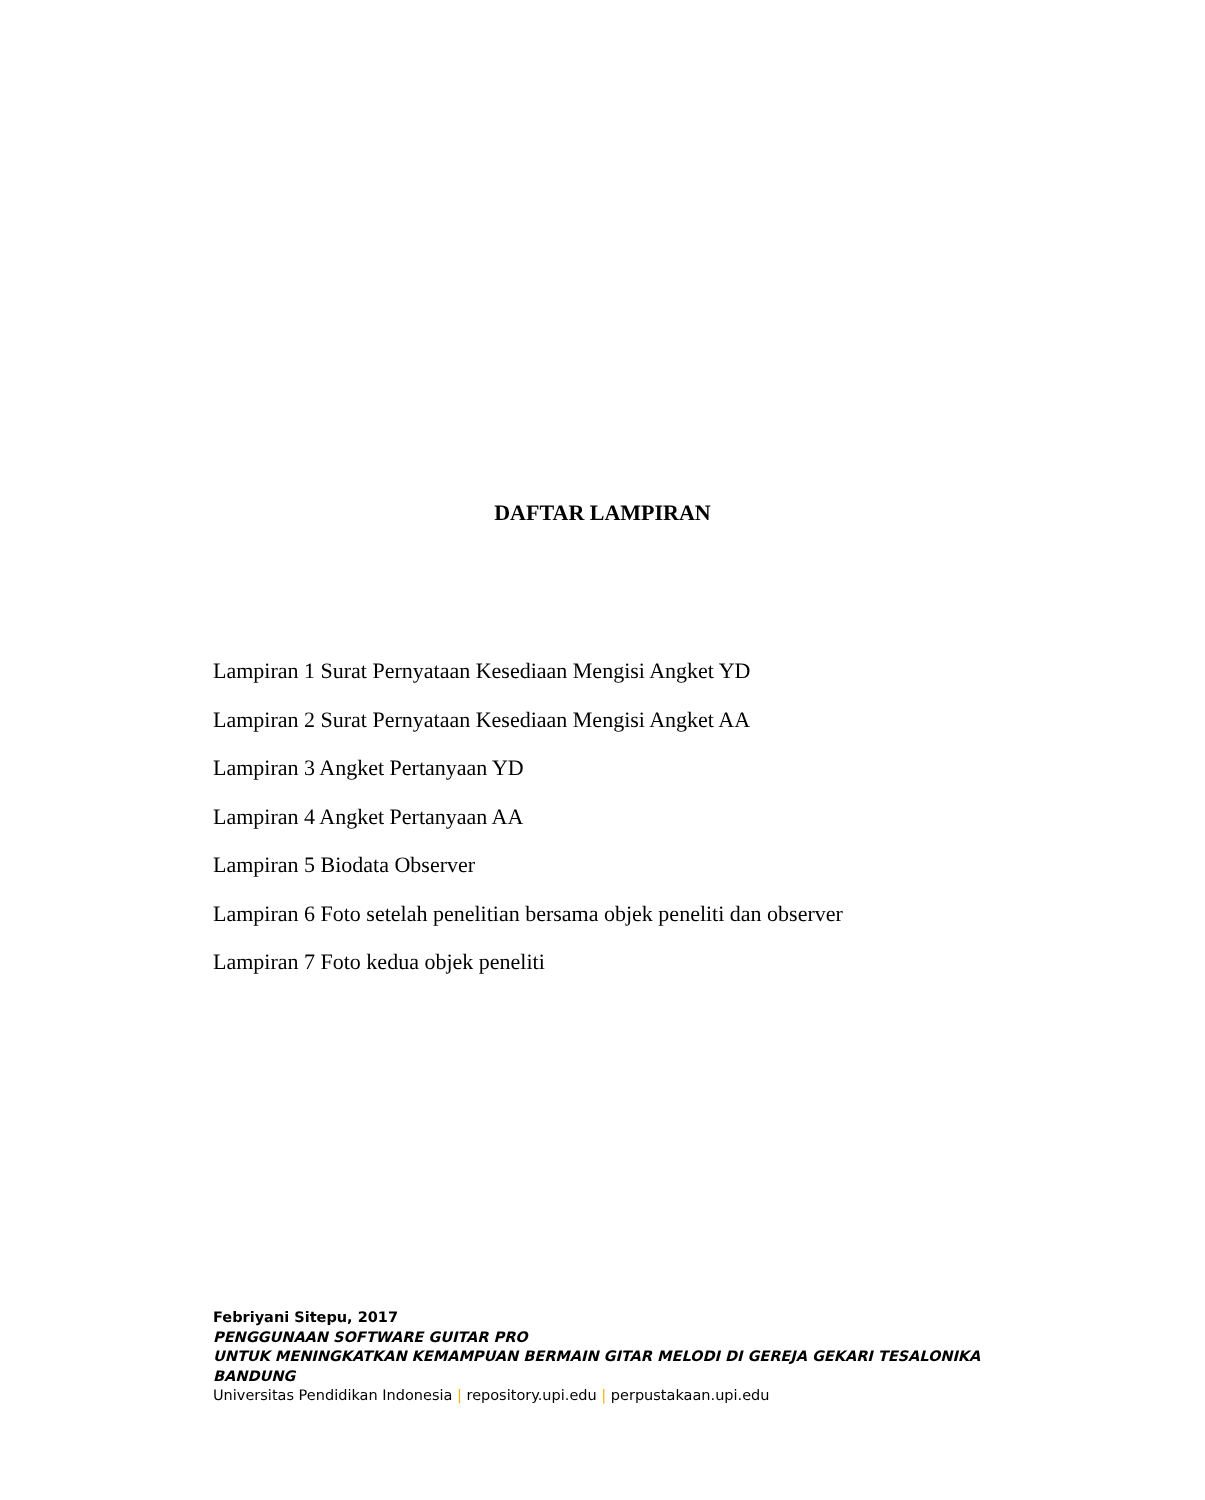DAFTAR LAMPIRAN
Lampiran 1 Surat Pernyataan Kesediaan Mengisi Angket YD
Lampiran 2 Surat Pernyataan Kesediaan Mengisi Angket AA
Lampiran 3 Angket Pertanyaan YD
Lampiran 4 Angket Pertanyaan AA
Lampiran 5 Biodata Observer
Lampiran 6 Foto setelah penelitian bersama objek peneliti dan observer
Lampiran 7 Foto kedua objek peneliti
Febriyani Sitepu, 2017
PENGGUNAAN SOFTWARE GUITAR PRO
UNTUK MENINGKATKAN KEMAMPUAN BERMAIN GITAR MELODI DI GEREJA GEKARI TESALONIKA BANDUNG
Universitas Pendidikan Indonesia | repository.upi.edu | perpustakaan.upi.edu